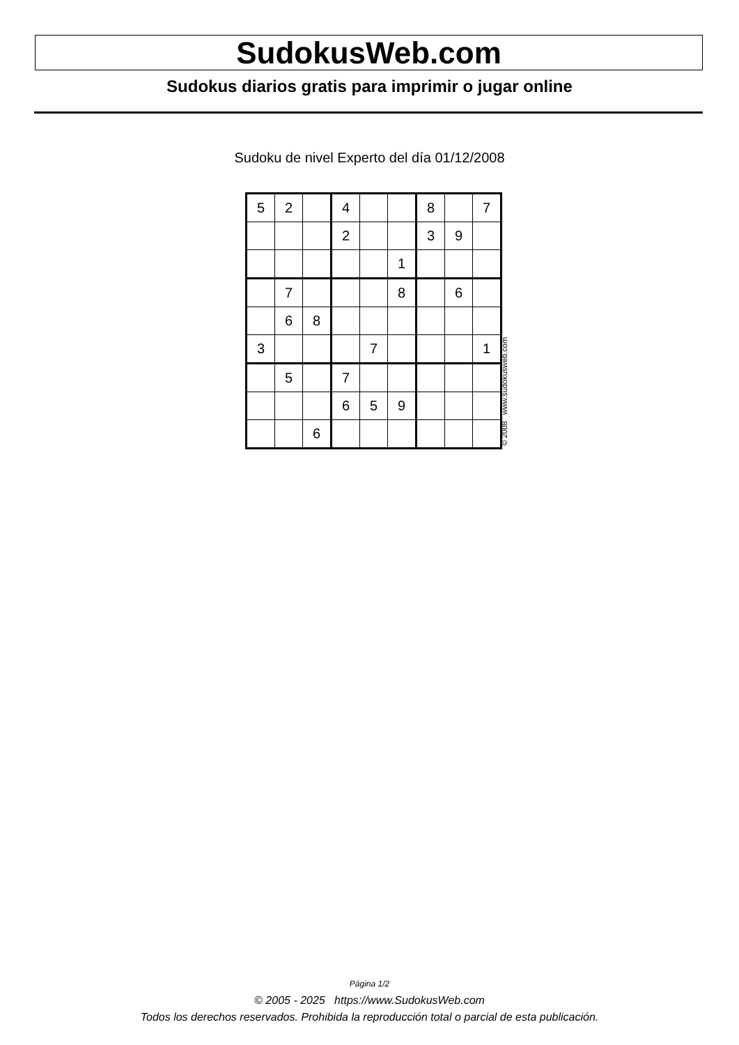SudokusWeb.com
Sudokus diarios gratis para imprimir o jugar online
Sudoku de nivel Experto del día 01/12/2008
| 5 | 2 | | 4 | | | 8 | | 7 |
| | | | 2 | | | 3 | 9 | |
| | | | | | 1 | | | |
| | 7 | | | | 8 | | 6 | |
| | 6 | 8 | | | | | | |
| 3 | | | | 7 | | | | 1 |
| | 5 | | 7 | | | | | |
| | | | 6 | 5 | 9 | | | |
| | | 6 | | | | | | |
© 2008 www.sudokusweb.com
Página 1/2
© 2005 - 2025 https://www.SudokusWeb.com
Todos los derechos reservados. Prohibida la reproducción total o parcial de esta publicación.